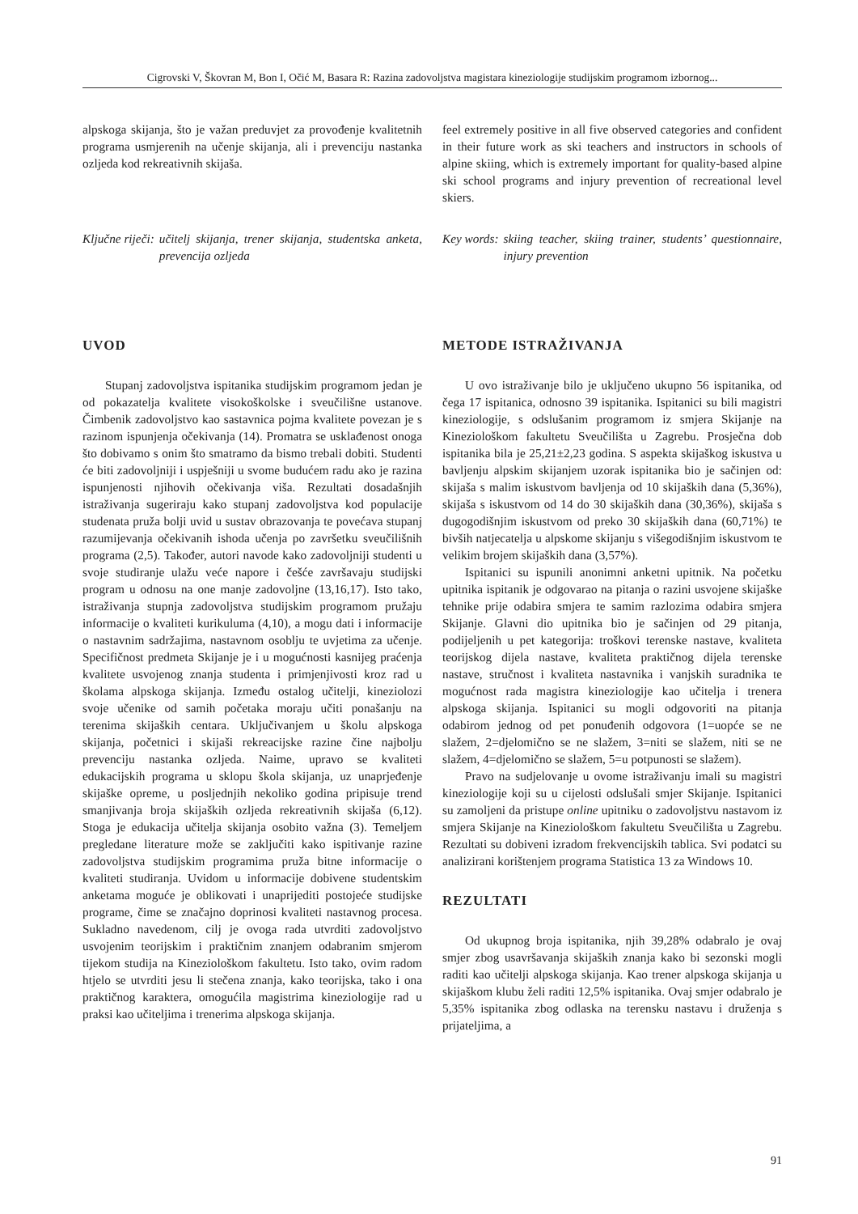Cigrovski V, Škovran M, Bon I, Očić M, Basara R: Razina zadovoljstva magistara kineziologije studijskim programom izbornog...
alpskoga skijanja, što je važan preduvjet za provođenje kvalitetnih programa usmjerenih na učenje skijanja, ali i prevenciju nastanka ozljeda kod rekreativnih skijaša.
feel extremely positive in all five observed categories and confident in their future work as ski teachers and instructors in schools of alpine skiing, which is extremely important for quality-based alpine ski school programs and injury prevention of recreational level skiers.
Ključne riječi: učitelj skijanja, trener skijanja, studentska anketa, prevencija ozljeda
Key words: skiing teacher, skiing trainer, students’ questionnaire, injury prevention
UVOD
Stupanj zadovoljstva ispitanika studijskim programom jedan je od pokazatelja kvalitete visokoškolske i sveučilišne ustanove. Čimbenik zadovoljstvo kao sastavnica pojma kvalitete povezan je s razinom ispunjenja očekivanja (14). Promatra se usklađenost onoga što dobivamo s onim što smatramo da bismo trebali dobiti. Studenti će biti zadovoljniji i uspješniji u svome budućem radu ako je razina ispunjenosti njihovih očekivanja viša. Rezultati dosadašnjih istraživanja sugeriraju kako stupanj zadovoljstva kod populacije studenata pruža bolji uvid u sustav obrazovanja te povećava stupanj razumijevanja očekivanih ishoda učenja po završetku sveučilišnih programa (2,5). Također, autori navode kako zadovoljniji studenti u svoje studiranje ulažu veće napore i češće završavaju studijski program u odnosu na one manje zadovoljne (13,16,17). Isto tako, istraživanja stupnja zadovoljstva studijskim programom pružaju informacije o kvaliteti kurikuluma (4,10), a mogu dati i informacije o nastavnim sadržajima, nastavnom osoblju te uvjetima za učenje. Specifičnost predmeta Skijanje je i u mogućnosti kasnijeg praćenja kvalitete usvojenog znanja studenta i primjenjivosti kroz rad u školama alpskoga skijanja. Između ostalog učitelji, kineziolozi svoje učenike od samih početaka moraju učiti ponašanju na terenima skijaških centara. Uključivanjem u školu alpskoga skijanja, početnici i skijaši rekreacijske razine čine najbolju prevenciju nastanka ozljeda. Naime, upravo se kvaliteti edukacijskih programa u sklopu škola skijanja, uz unaprjeđenje skijaške opreme, u posljednjih nekoliko godina pripisuje trend smanjivanja broja skijaških ozljeda rekreativnih skijaša (6,12). Stoga je edukacija učitelja skijanja osobito važna (3). Temeljem pregledane literature može se zaključiti kako ispitivanje razine zadovoljstva studijskim programima pruža bitne informacije o kvaliteti studiranja. Uvidom u informacije dobivene studentskim anketama moguće je oblikovati i unaprijediti postojeće studijske programe, čime se značajno doprinosi kvaliteti nastavnog procesa. Sukladno navedenom, cilj je ovoga rada utvrditi zadovoljstvo usvojenim teorijskim i praktičnim znanjem odabranim smjerom tijekom studija na Kineziološkom fakultetu. Isto tako, ovim radom htjelo se utvrditi jesu li stečena znanja, kako teorijska, tako i ona praktičnog karaktera, omogućila magistrima kineziologije rad u praksi kao učiteljima i trenerima alpskoga skijanja.
METODE ISTRAŽIVANJA
U ovo istraživanje bilo je uključeno ukupno 56 ispitanika, od čega 17 ispitanica, odnosno 39 ispitanika. Ispitanici su bili magistri kineziologije, s odslušanim programom iz smjera Skijanje na Kineziološkom fakultetu Sveučilišta u Zagrebu. Prosječna dob ispitanika bila je 25,21±2,23 godina. S aspekta skijaškog iskustva u bavljenju alpskim skijanjem uzorak ispitanika bio je sačinjen od: skijaša s malim iskustvom bavljenja od 10 skijaških dana (5,36%), skijaša s iskustvom od 14 do 30 skijaških dana (30,36%), skijaša s dugogodišnjim iskustvom od preko 30 skijaških dana (60,71%) te bivših natjecatelja u alpskome skijanju s višegodišnjim iskustvom te velikim brojem skijaških dana (3,57%).
Ispitanici su ispunili anonimni anketni upitnik. Na početku upitnika ispitanik je odgovarao na pitanja o razini usvojene skijaške tehnike prije odabira smjera te samim razlozima odabira smjera Skijanje. Glavni dio upitnika bio je sačinjen od 29 pitanja, podijeljenih u pet kategorija: troškovi terenske nastave, kvaliteta teorijskog dijela nastave, kvaliteta praktičnog dijela terenske nastave, stručnost i kvaliteta nastavnika i vanjskih suradnika te mogućnost rada magistra kineziologije kao učitelja i trenera alpskoga skijanja. Ispitanici su mogli odgovoriti na pitanja odabirom jednog od pet ponuđenih odgovora (1=uopće se ne slažem, 2=djelomično se ne slažem, 3=niti se slažem, niti se ne slažem, 4=djelomično se slažem, 5=u potpunosti se slažem).
Pravo na sudjelovanje u ovome istraživanju imali su magistri kineziologije koji su u cijelosti odslušali smjer Skijanje. Ispitanici su zamoljeni da pristupe online upitniku o zadovoljstvu nastavom iz smjera Skijanje na Kineziološkom fakultetu Sveučilišta u Zagrebu. Rezultati su dobiveni izradom frekvencijskih tablica. Svi podatci su analizirani korištenjem programa Statistica 13 za Windows 10.
REZULTATI
Od ukupnog broja ispitanika, njih 39,28% odabralo je ovaj smjer zbog usavršavanja skijaških znanja kako bi sezonski mogli raditi kao učitelji alpskoga skijanja. Kao trener alpskoga skijanja u skijaškom klubu želi raditi 12,5% ispitanika. Ovaj smjer odabralo je 5,35% ispitanika zbog odlaska na terensku nastavu i druženja s prijateljima, a
91